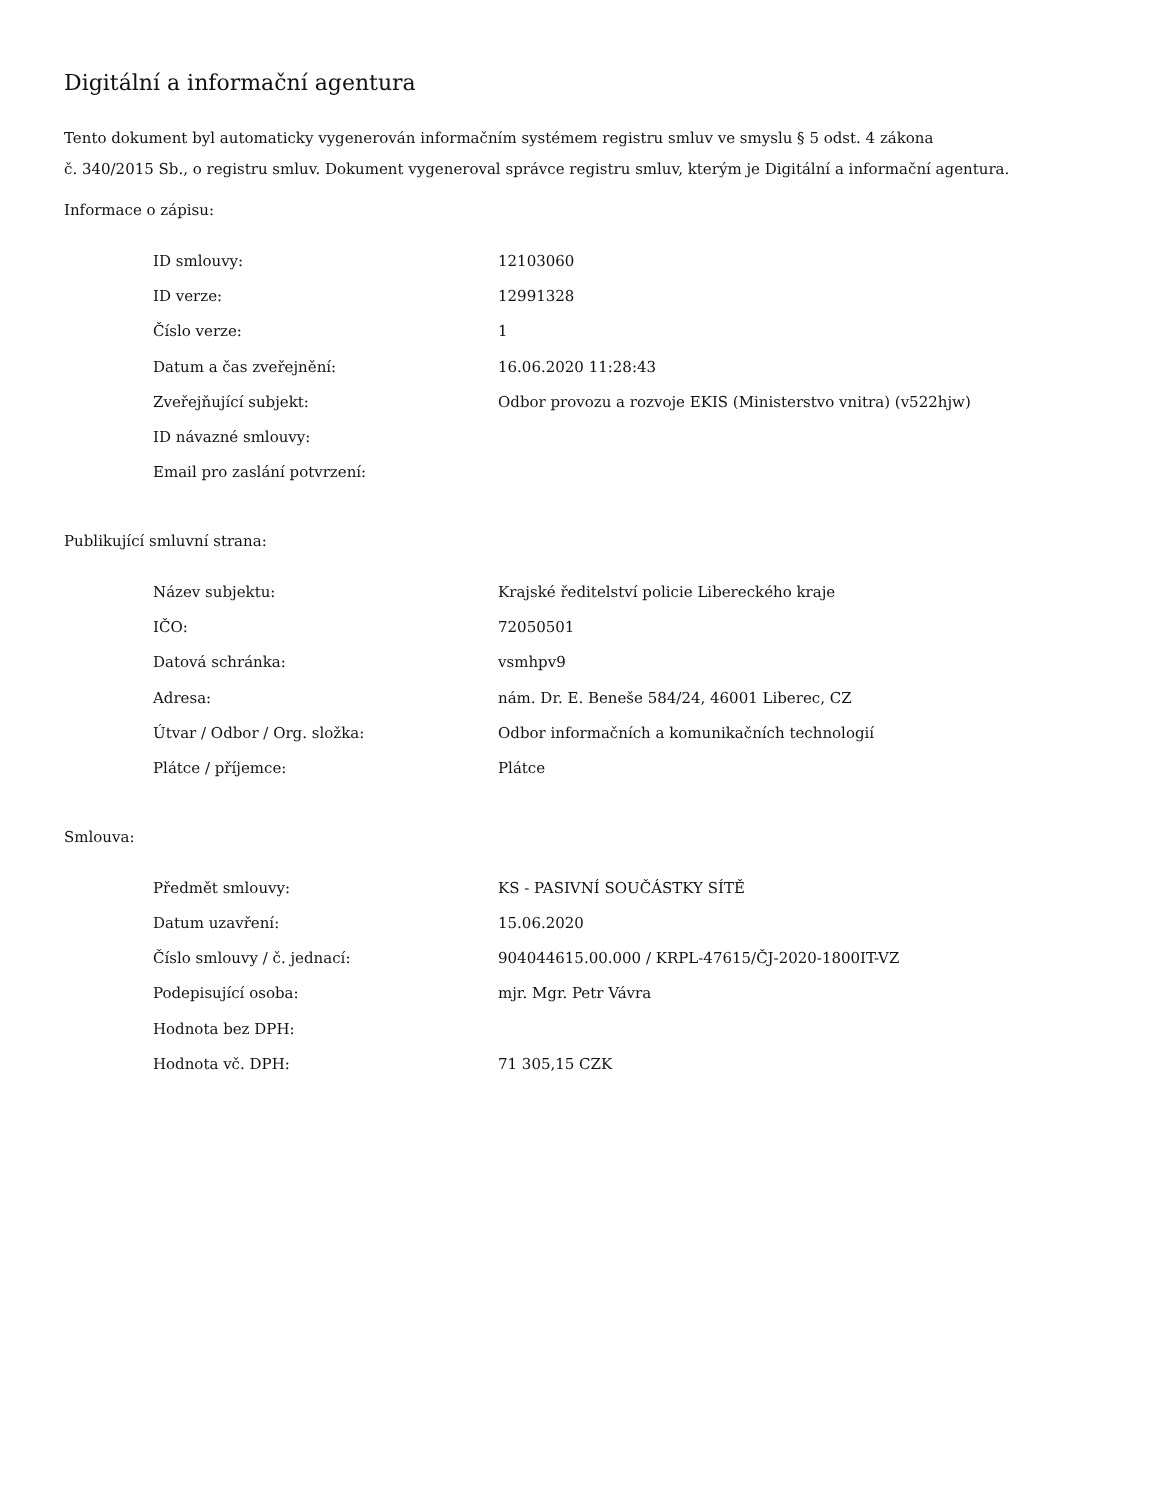Digitální a informační agentura
Tento dokument byl automaticky vygenerován informačním systémem registru smluv ve smyslu § 5 odst. 4 zákona
č. 340/2015 Sb., o registru smluv. Dokument vygeneroval správce registru smluv, kterým je Digitální a informační agentura.
Informace o zápisu:
| ID smlouvy: | 12103060 |
| ID verze: | 12991328 |
| Číslo verze: | 1 |
| Datum a čas zveřejnění: | 16.06.2020 11:28:43 |
| Zveřejňující subjekt: | Odbor provozu a rozvoje EKIS (Ministerstvo vnitra) (v522hjw) |
| ID návazné smlouvy: | |
| Email pro zaslání potvrzení: | |
Publikující smluvní strana:
| Název subjektu: | Krajské ředitelství policie Libereckého kraje |
| IČO: | 72050501 |
| Datová schránka: | vsmhpv9 |
| Adresa: | nám. Dr. E. Beneše 584/24, 46001 Liberec, CZ |
| Útvar / Odbor / Org. složka: | Odbor informačních a komunikačních technologií |
| Plátce / příjemce: | Plátce |
Smlouva:
| Předmět smlouvy: | KS - PASIVNÍ SOUČÁSTKY SÍTĚ |
| Datum uzavření: | 15.06.2020 |
| Číslo smlouvy / č. jednací: | 904044615.00.000 / KRPL-47615/ČJ-2020-1800IT-VZ |
| Podepisující osoba: | mjr. Mgr. Petr Vávra |
| Hodnota bez DPH: | |
| Hodnota vč. DPH: | 71 305,15 CZK |